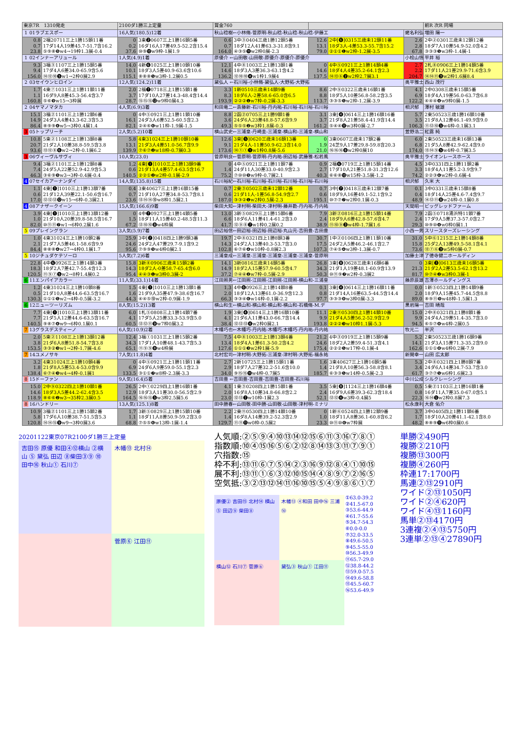| 東京7R 1310発走 | | 2100ダ1勝三上定量 | | 賞金760 | | | | | 前R 次R 同場 |
| 1 01ラブエスポー | | 16人気(180.5)12着 | | 秋山稔樹←小林脩-菅原明-秋山稔-秋山稔-秋山稔-伊藤工 | | | | 蛯名利弘 | 増田 陽一 |
| 0.8 0.7 23.8 | 2福20711三上1勝15頭11番 17ダ14人19差45.7-51.7含16.2 ⑤⑨⑧❾w4→19枠1.3展-0.4 | 0 0.2 37.6 | 3東❷0607三上1勝16頭5番 16ダ16人17差49.5-52.2含15.4 ⑩⑨⓭w9枠-1展1.9 | 0.6 0.7 164.0 | 3中③0404三歳1勝12頭5番 18ダ12人41差63.3-31.8含9.1 ④③⑤⓫w2枠0展-2.3 | 12.6 13.1 79.0 | 2中[❻]0315三歳未12頭11番 18ダ3人-4差53.3-55.7含15.2 ②①①❶w2枠-1.2展-3.5 | 2.6 2.8 67.8 | 2中②0301三歳未12頭12番 18ダ7人10差54.9-52.0含4.2 ③③③❺w3枠-1.4展-1 |
| 1 02インナーアリュール | | 1人気(4.9)1着 | | 原優介 ←山田敬-山田敬-原優介-原優介-原優介 | | | | 小桧山悟 | 平井 裕 |
| 9.3 9.4 156.0 | 3福③1107三上1勝15頭5番 17ダ4人6差34.0-65.9含5.6 ⑭⑫⑩❺w1→2枠0展2.9 | 14.0 10.1 115.1 | 4新❻1025三上1勝10頭10番 18ダ3人5差40.9-63.6含10.6 ⑧⑧⑧❺w3枠-1.2展0.5 | 12.1 14.6 136.2 | 4中⑧1003三上1勝13頭1番 18ダ3人3差36.3-63.1含4.2 ⑫⑩⑩❹w1枠1.9展4 | 0 14.6 137.5 | 4中⑤0921三上1勝14頭4番 18ダ4人4差35.2-64.1含2.3 ⑭⑬⑥❷w2枠2.7展3.1 | 2.7 2.2 204.7 | 2札⑧0906三上1勝14頭5番 17ダ11人21差29.9-71.6含3.9 ⑭⑭⑪❸w2枠1.6展8.4 |
| 2 03セイウンヒロイン | | 12人気(124.2)11着 | | 黛弘人 ←石川裕-小林脩-黛弘人-大野拓-大野拓 | | | | 奥平雅士 | 西山 茂行 |
| 1.7 1.1 160.8 | 4東⑦1031三上1勝11頭11番 16ダ9人8差45.3-56.4含3.7 ⑤⑥❾w15→3枠展 | 2.0 3.7 28.7 | 2福❼0718三上1勝15頭1番 17ダ10人27差14.3-48.4含14.4 ⑮⑮⑮⓬w9枠0展4.3 | 3.3 8.3 193.9 | 1新0510三歳未14頭9番 18ダ6人-2差58.6-65.0含6.5 ②②②❶w7枠-0.2展-3.3 | 8.6 8.8 113.7 | 2中⑨0322三歳未16頭1番 18ダ5人10差56.8-58.2含3.5 ③③⑤❺w2枠-1.2展-3.9 | 4.1 6.9 122.2 | 2中0308三歳未15頭5番 18ダ4人19差56.0-63.7含6.8 ④④④❹w9枠0展-1.5 |
| 2 04ヤマノマタカ | | 4人気(6.9)3着 | | 和田竜二←斎藤新-石川裕-丹内祐-石川裕-石川裕-石川裕 | | | | 相沢郁 | 澤村 敏雄 |
| 15.1 14.9 86.4 | 3福②1101三上1勝12頭6番 24ダ3人4差43.3-62.3含5.3 ⑧⑨⑨❹w5→3枠0.4展1.4 | 0 16.1 82.1 | 4中⑤0921三上1勝11頭10番 24ダ3人6差52.5-60.5含2.3 ②④⑥❻w11枠-1.9展-1.5 | 8.8 3.6 49.3 | 2函②0705三上1勝9頭1番 24ダ6人23差48.8-57.6含9.9 ⑤⑤⑤❷w3枠1.8展-0.3 | 3.1 3.7 161.2 | 3東[❹]0614三上1勝16頭16番 21ダ8人21差58.4-41.9含14.4 ⑤④④⓫w3枠0展-2.7 | 5.7 3.5 106.3 | 2東50523三歳1勝16頭10番 21ダ8人12差46.1-49.9含9.0 ⑪⑫⑩❺w4枠-0.1展3.1 |
| 3 05トップリーチ | | 2人気(5.2)10着 | | 横山武史←三浦皇-丹崎圭-三浦皇-横山和-三浦皇-横山和 | | | | 萱野浩二 | 紅露 純 |
| 10.8 20.7 93.6 | 5東②1108三上1勝13頭8番 21ダ2人10差38.8-59.5含3.8 ⑬⑫⑧❻w2→2枠-0.1展6.2 | 5.8 13.1 139.9 | 4東31024三上1勝10頭10番 21ダ3人4差51.0-56.7含9.9 ⑦⑥⑦❷w18枠-0.7展0.3 | 12.6 9.1 173.6 | 3東[❺]0620三歳未16頭13番 21ダ4人-11差50.9-62.3含14.0 ⑭①①❶w1枠0.8展-5.6 | 0 1.9 21.0 | 3東0607三歳未17頭2番 24芝9人17差29.8-59.8含20.3 ⑯⑯⑯❽w2枠0展10 | 6.0 6.8 174.0 | 2東50523三歳未16頭13番 21ダ5人8差42.9-62.4含9.0 ⑬⑭⑨❺w4枠-0.7展3.5 |
| 3 06ヴィーヴルサヴィ | | 10人気(23.0) | | 菅原明良←菅原明-菅原明-丹内祐-田辺裕-武藤雅-松若風 | | | | 奥平雅士 | ライオンレースホース |
| 9.4 7.4 46.3 | 3福②1101三上1勝12頭8番 24ダ5人22差52.9-42.9含5.3 ③⑥⑨❾w3→3枠-0.4展-0.4 | 1.2 0.6 140.5 | 4東[❶]1010三上1勝13頭9番 21ダ13人4差57.4-63.5含16.7 ②②①❷w2枠-0.1展-2.9 | 0 1.4 75.2 | 4中⑤0921三上1勝11頭7番 24ダ11人30差33.0-40.9含2.3 ⑦⑩⑩❾w9枠-0.7展2.1 | 0.9 2.7 40.3 | 2福❻0719三上1勝15頭14番 17ダ10人21差51.8-31.3含12.6 ⑥⑥⑧⓭w15枠-3.5展-1.2 | 4.5 3.3 74.2 | 3中0331四上1勝11頭2番 18ダ4人11差5.2-3.9含9.7 ②②③❻w2枠-0.6展-4 |
| 4 07セイカアーナンダイ | | 14人気(135.8)15着 | | 石川裕紀←石川裕-石川裕-石川裕-石川裕-石川裕-石川裕 | | | | 相沢郁 | 久米 大 |
| 1.1 0.6 17.0 | 4東[❶]1010三上1勝13頭7番 21ダ12人39差22.1-50.6含16.7 ⑫⑫⑫⓬w15→6枠-0.3展2.1 | 0.4 0.7 23.6 | 3東40627三上1勝16頭15番 21ダ10人27差34.8-53.7含8.1 ⑬⑭⑭⓾w8枠1.5展2.1 | 0.7 0.6 187.0 | 2東③0502三歳未12頭12番 21ダ11人-1差56.8-54.9含2.7 ③③②❶w2枠0.5展-2.3 | 0.7 0.6 195.1 | 3中[❼]0418三歳未12頭7番 18ダ9人16差49.1-52.1含9.2 ⑩⑦⑦❼w2枠0.1展-0.3 | 0.1 0.4 48.9 | 3中0331三歳未15頭8番 18ダ14人25差4.6-7.4含9.7 ⑭⑫⑪❽w24枠-0.1展0.8 |
| 4 08アナザークイーン | | 15人気(166.6)9着 | | 柴田大知←津村明-柴田大-津村明-藤井勘-丹内祐-丹内祐 | | | | 天間昭一 | ビッグレッドファーム |
| 3.9 1.0 82.0 | 4東[❶]1010三上1勝13頭12番 21ダ10人20差39.8-58.5含16.7 ⑩⑪⑪❼w1→6枠0.2展1.6 | 0 1.5 67.2 | 4中❼0927三上1勝14頭5番 18ダ11人15差40.2-48.5含11.3 ⑫⑩⑩❽w4枠展 | 13.0 6.6 41.7 | 3新⑤0829三上1勝15頭6番 18ダ6人11差41.4-61.2含3.0 ⑫⑨⑧❼w1枠0.2展0.2 | 7.9 2.4 38.9 | 3新②0816三上1勝15頭14番 18ダ9人6差42.8-57.6含4.7 ⑪⑩⑨❸w4枠-1.7展1.6 | 7.9 2.4 29.3 | 2函⑤0718湯浜特11頭7番 17ダ9人5差37.3-57.0含2.7 ⑩⑨⑩❹w0枠0展1.1 |
| 5 09プレイングラン | | 3人気(5.9)7着 | | 田辺裕信←田辺裕-田辺裕-田辺裕-丸山元-吉田豊-吉田豊 | | | | 小西一男 | スリースターズレーシング |
| 1.0 2.1 84.4 | 4東31024三上1勝10頭2番 21ダ7人5差46.1-58.6含9.9 ⑧⑧⑧❹w27→4枠0.1展1.7 | 25.9 24.6 95.6 | 3中[❼]0418四上1勝9頭3番 24ダ2人47差29.7-9.1含9.2 ⑦⑨⑨❾w4枠0展2.1 | 19.7 14.3 102.8 | 2中⑧0321四上1勝8頭3番 24ダ2人13差40.3-53.7含3.0 ⑥⑦⑥❹w10枠-0.8展2.3 | 30.7 17.5 107.3 | 1中②0106四上1勝11頭10番 24ダ2人5差46.2-46.1含2.7 ⑦④⑤❹w3枠-1.3展-0.7 | 31.0 15.8 73.6 | 5中⑥1215三上1勝14頭8番 25ダ2人13差49.5-58.1含4.1 ⑫⑦⑥❸w5枠0展-0.7 |
| 5 10ジチュダケテソーロ | | 5人気(7.2)6着 | | 三浦皇成←三浦皇-三浦皇-三浦皇-三浦皇-三浦皇-菅原明 | | | | 加藤士津 | 了徳寺健二ホールディン |
| 22.8 18.3 120.5 | 4中❻0926三上1勝14頭3番 18ダ2人7差42.7-55.4含12.3 ⑪⑨⑦❺w2→8枠1.4展0.2 | 15.8 14.3 95.4 | 3新⑧0906三歳未15頭2番 18ダ2人-0差58.7-65.4含6.0 ④④③❶w3枠0.3展-2 | 14.1 14.9 37.2 | 3新0816三歳未14頭5番 18ダ2人15差57.9-60.5含4.7 ⑦④④❷w7枠-0.5展-2.9 | 26.8 34.3 50.3 | 3東[❽]0628三歳未16頭6番 21ダ1人19差48.1-60.9含13.9 ⑩⑪⑨❼w2枠-0.3展2 | 0 21.3 81.7 | 3東[❸]0613三歳未16頭5番 21ダ2人2差53.5-62.1含13.2 ⑩⑦④❷w3枠0.3展-1 |
| 6 11エンパイアカラー | | 11人気(33.1)14着 | | 江田照男←江田照-江田照-江田照-江田照-横山和-三浦皇 | | | | 藤原辰雄 | 吉澤ホールディングス |
| 1.2 0.5 130.3 | 4東31024三上1勝10頭8番 21ダ10人8差44.6-63.5含16.7 ①①①❺w2→4枠-0.5展-3.2 | 1.5 1.6 44.3 | 4東[❶]1010三上1勝13頭1番 21ダ9人35差47.9-38.6含16.7 ④④⑤⓾w2枠-0.9展-1.9 | 1.3 2.0 66.3 | 4中❻0926三上1勝14頭8番 18ダ12人13差61.0-36.9含12.3 ③③④❻w14枠-0.1展-2.2 | 0.1 0.8 97.7 | 3東[❹]0614三上1勝16頭11番 21ダ14人16差63.5-44.5含14.4 ③③③❽w3枠0展-3.3 | 0.0 2.0 89.0 | 1新⑤0523四上1勝14頭9番 18ダ9人15差45.7-44.5含8.8 ⑧⑨⑪❾w48枠-1.5展1.3 |
| 6 12ニューツーリズム | | 8人気(15.2)13着 | | 横山和生←横山和-横山和-横山和-横山和-石橋脩-M.デ | | | | 黒岩陽一 | 吉田 晴哉 |
| 7.7 7.7 140.5 | 4東[❶]1010三上1勝13頭11番 21ダ5人12差44.6-63.5含16.7 ⑨⑧⑦❹w9→6枠0.1展0.1 | 6.0 4.1 60.5 | 1札⑤0808三上1勝14頭7番 17ダ5人25差33.3-53.9含5.0 ⑫⑫⑪❾w7枠0展3.2 | 1.9 4.1 38.4 | 3東[❹]0614三上1勝16頭10番 21ダ6人11差43.0-66.7含14.4 ⑫⑫⑬❹w2枠0展2.1 | 11.1 9.9 193.8 | 2東⑪0530四上1勝14頭10番 21ダ4人5差56.2-52.9含2.9 ②②②❸w10枠1.1展-5.3 | 15.0 9.9 94.5 | 2中⑧0321四上1勝8頭1番 24ダ4人29差51.4-35.7含3.0 ⑥⑤⑦❽w4枠-2展0.5 |
| 7 13グラスデスティーノ | | 6人気(10.9)2着 | | 木幡巧也←木幡巧-丹内祐-木幡巧-木幡巧-丹内祐-丹内祐 | | | | 牧光二 | 半沢 |
| 2.0 3.8 153.5 | 5東②1108三上1勝13頭12番 21ダ6人8差51.8-54.7含3.8 ③③②❸w1→2枠-1.7展-4.6 | 12.4 34.3 65.1 | 3福①1031三上1勝15頭2番 17ダ1人10差48.1-43.7含5.3 ⑪⑨⑨❽w4枠展 | 7.5 13.4 127.6 | 4中⑧1003三上1勝13頭4番 18ダ4人1差61.3-50.2含4.2 ①①①❸w2枠1展-5.9 | 21.2 24.6 175.4 | 4中③0919三上1勝15頭9番 18ダ2人2差59.4-51.3含4.1 ②②②❺w17枠-0.1展-4 | 5.2 14.1 162.6 | 2東50523三歳1勝16頭9番 21ダ3人15差71.3-35.2含9.0 ①①①❽w4枠0.2展-7.9 |
| 7 14ユメノサキ | | 7人気(11.8)4着 | | 北村宏司←津村明-大野拓-三浦皇-津村明-大野拓-福永祐 | | | | 新開幸一 | 山田 広太郎 |
| 3.2 1.8 138.4 | 4東31024三上1勝10頭4番 21ダ8人5差53.4-53.0含9.9 ⑥⑦④❸w4→4枠-0.1展1 | 0 6.9 133.5 | 4中⑤0921三上1勝11頭11番 24ダ6人9差59.0-55.1含2.3 ③①①❼w8枠-2.3展-3.3 | 2.7 2.9 34.0 | 2新10725三上1勝15頭11番 18ダ7人27差32.2-51.6含10.0 ⑨⑮⑮⓫w4枠-0.7展5 | 1.6 1.4 185.7 | 3東40627三上1勝16頭5番 21ダ8人10差56.3-58.8含8.1 ⑥③③❺w14枠-0.5展-2.3 | 5.3 3.4 61.7 | 2中⑧0321四上1勝8頭7番 24ダ6人14差34.7-53.7含3.0 ③⑦⑦❺w6枠1.6展2.3 |
| 8 15ドーファン | | 9人気(16.4)5着 | | 吉田豊 ←吉田豊-吉田豊-吉田豊-吉田豊-石川裕 | | | | 中川公成 | シルクレーシング |
| 15.0 14.6 118.9 | 2中⑨0322四上1勝10頭1番 18ダ3人5差44.2-62.4含3.5 ⑧⑥⑥❷w3→35枠2.3展0.5 | 26.5 12.9 164.5 | 2中①0229四上1勝16頭1番 18ダ3人11差30.0-56.5含2.9 ⑯⑯⑮❺w3枠2.5展5.6 | 4.1 2.0 23.0 | 1東③0208四上1勝15頭1番 16ダ8人10差34.8-66.8含2.2 ⑫⑬❼w10枠-1展2.3 | 3.5 2.4 52.1 | 5東[❽]1124三上1勝16頭4番 16ダ9人6差39.3-62.3含18.4 ⑫⑫❹w3枠-0.4展5 | 0.5 0.8 22.3 | 5東②1103三上1勝16頭1番 16ダ11人7差35.0-67.0含5.1 ⑯⑭❺w2枠0.8展7.3 |
| 8 16ハンドリー | | 13人気(125.1)8着 | | 田中勝春←山田敬-田中勝-山田敬-山田敬-津村明-ミナリ | | | | 松永康利 | 大倉 佑介 |
| 10.9 5.8 120.8 | 3福②1101三上1勝15頭2番 17ダ6人10差38.7-51.5含5.3 ⑭⑭⑮❾w9→3枠0展3.6 | 1.7 1.1 68.8 | 3新⑤0829三上1勝15頭10番 18ダ11人8差50.9-59.2含3.0 ⑦⑤⑤❻w13枠-1展-1.4 | 2.2 1.4 129.7 | 2東⑪0530四上1勝14頭10番 16ダ8人14差39.2-52.3含2.9 ⑪⑪⓫w0枠-0.5展2 | 0 1.0 23.3 | 1新⑥0524四上1勝12頭9番 18ダ11人8差36.1-60.8含6.2 ⑩⑪⑩❻w7枠展 | 3.7 1.7 48.2 | 3中0405四上1勝11頭6番 18ダ10人20差41.1-42.1含8.0 ⑧⑧⑨⓫w6枠0展0.6 |
20201122東京07R2100ダ1勝三上定量
吉田⑮ 原優 和田④⑫横山 ②横山 ⑤ 黛弘 田辺 ⑧柴田③⑨ ⑩ 田中⑯ 秋山① 石川⑦
木幡⑬ 北村⑭
菅原⑥ 江田⑪
人気順:②⑤⑨④⑩⑬⑭⑫⑮⑥⑪③⑯⑦⑧①
指数順:⑩④⑮⑯⑤⑥②⑫⑧⑭⑬③⑪⑦⑨①
穴指数:⑮
枠不利:⑬⑪⑥⑦⑤⑭②③⑯⑨⑫⑧④①⑩⑮
展不利:⑬⑪①⑥③⑫⑩⑮⑭④⑧⑨⑦②⑯⑤
空気抵:③②⑬⑫⑭⑪⑯⑩⑮⑤④⑨⑧⑥①⑦
原優② 吉田⑮ 北村⑭ 横山⑤ 田辺⑨ 柴田⑧
木幡⑬ ④和田 田中⑯ 三浦⑩
横山⑫ 石川⑦ 菅原⑥
黛弘③ 秋山① 江田⑪
①63.0-39.2
②41.5-67.0
③53.6-44.9
④61.7-55.6
⑤34.7-54.3
⑥0.0-0.0
⑦32.0-33.5
⑧49.6-50.5
⑨45.5-55.0
⑩56.3-49.9
⑪65.7-29.0
⑫38.8-44.2
⑬59.0-57.5
⑭49.6-58.8
⑮45.5-60.7
⑯53.6-49.9
単勝②490円
複勝②210円
複勝⑬300円
複勝④260円
枠連17:1700円
馬連②⑬2910円
ワイド②⑬1050円
ワイド②④620円
ワイド④⑬1160円
馬単②⑬4170円
3連複②④⑬5750円
3連単②⑬④27890円